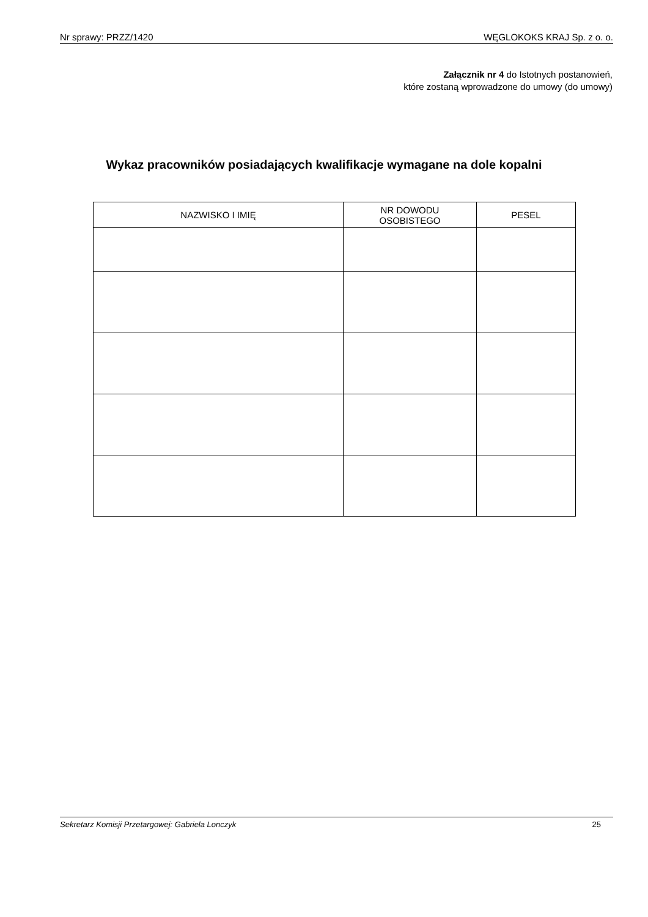Nr sprawy: PRZZ/1420 WĘGLOKOKS KRAJ Sp. z o. o.
Załącznik nr 4 do Istotnych postanowień,
które zostaną wprowadzone do umowy (do umowy)
Wykaz pracowników posiadających kwalifikacje wymagane na dole kopalni
| NAZWISKO I IMIĘ | NR DOWODU OSOBISTEGO | PESEL |
| --- | --- | --- |
Sekretarz Komisji Przetargowej: Gabriela Lonczyk 25